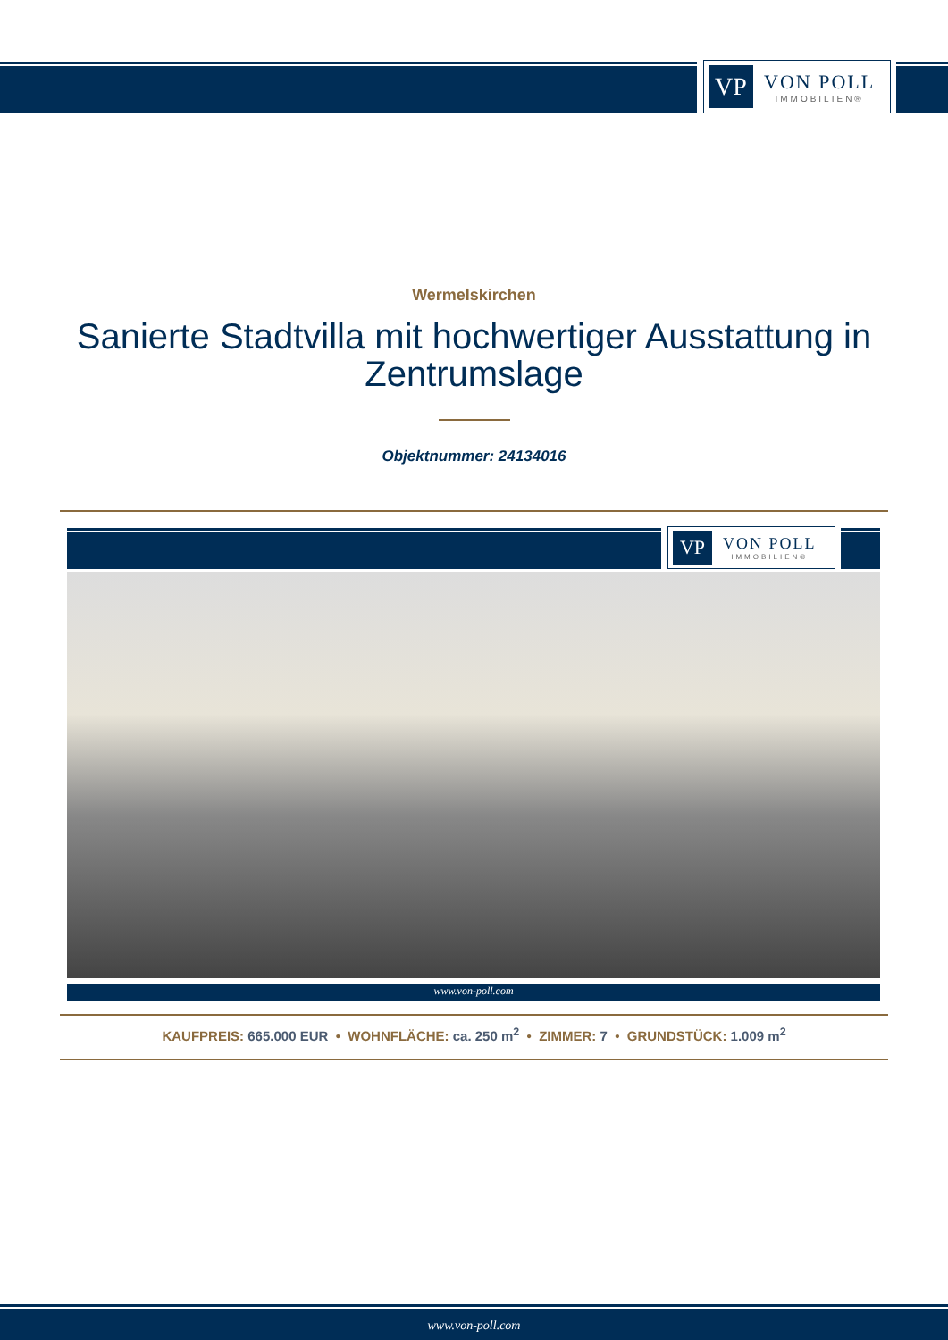VP
VON POLL
IMMOBILIEN®
Wermelskirchen
Sanierte Stadtvilla mit hochwertiger Ausstattung in Zentrumslage
Objektnummer: 24134016
VP
VON POLL
IMMOBILIEN®
www.von-poll.com
KAUFPREIS: 665.000 EUR • WOHNFLÄCHE: ca. 250 m<sup>2</sup> • ZIMMER: 7 • GRUNDSTÜCK: 1.009 m<sup>2</sup>
www.von-poll.com